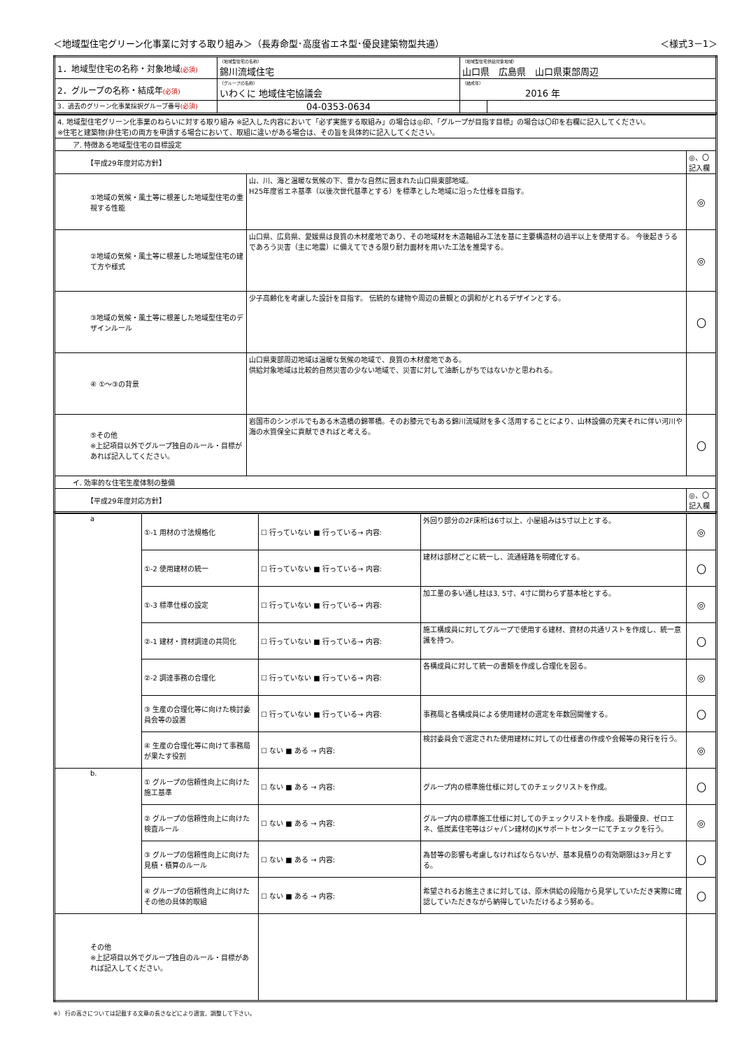＜地域型住宅グリーン化事業に対する取り組み＞（長寿命型･高度省エネ型･優良建築物型共通） ＜様式3－1＞
| 1．地域型住宅の名称・対象地域 (必須) | （地域型住宅の名称） 錦川流域住宅 | （地域型住宅供給対象地域） 山口県 広島県 山口県東部周辺 | |
| 2．グループの名称・結成年 (必須) | （グループの名称） いわくに 地域住宅協議会 | （結成年） 2016 年 | |
| 3．過去のグリーン化事業採択グループ番号 (必須) | 04-0353-0634 | | |
| 4. 地域型住宅グリーン化事業のねらいに対する取り組み ※記入した内容において「必ず実施する取組み」の場合は◎印、「グループが目指す目標」の場合は〇印を右欄に記入してください。 ※住宅と建築物(非住宅)の両方を申請する場合において、取組に違いがある場合は、その旨を具体的に記入してください。 | | |
| ア. 特徴ある地域型住宅の目標設定 | | |
| 【平成29年度対応方針】 | | ◎、〇 記入欄 |
| ①地域の気候・風土等に根差した地域型住宅の重視する性能 | 山、川、海と温暖な気候の下、豊かな自然に囲まれた山口県東部地域。 H25年度省エネ基準（以後次世代基準とする）を標準とした地域に沿った仕様を目指す。 | ◎ |
| ②地域の気候・風土等に根差した地域型住宅の建て方や様式 | 山口県、広島県、愛媛県は良質の木材産地であり、その地域材を木造軸組み工法を基に主要構造材の過半以上を使用する。 今後起きうるであろう災害（主に地震）に備えてできる限り耐力面材を用いた工法を推奨する。 | ◎ |
| ③地域の気候・風土等に根差した地域型住宅のデザインルール | 少子高齢化を考慮した設計を目指す。 伝統的な建物や周辺の景観との調和がとれるデザインとする。 | 〇 |
| ④ ①～③の背景 | 山口県東部周辺地域は温暖な気候の地域で、良質の木材産地である。 供給対象地域は比較的自然災害の少ない地域で、災害に対して油断しがちではないかと思われる。 | |
| ⑤その他 ※上記項目以外でグループ独自のルール・目標があれば記入してください。 | 岩国市のシンボルでもある木造橋の錦帯橋。そのお膝元でもある錦川流域財を多く活用することにより、山林設備の充実それに伴い河川や海の水質保全に貢献できればと考える。 | 〇 |
| イ. 効率的な住宅生産体制の整備 | | |
| 【平成29年度対応方針】 | | ◎、〇 記入欄 |
| a | ①-1 用材の寸法規格化 | ☐ 行っていない ■ 行っている→ 内容: | 外回り部分の2F床桁は6寸以上、小屋組みは5寸以上とする。 | ◎ |
| | ①-2 使用建材の統一 | ☐ 行っていない ■ 行っている→ 内容: | 建材は部材ごとに統一し、流通経路を明確化する。 | 〇 |
| | ①-3 標準仕様の設定 | ☐ 行っていない ■ 行っている→ 内容: | 加工量の多い通し柱は3, 5寸、4寸に関わらず基本桧とする。 | ◎ |
| | ②-1 建材・資材調達の共同化 | ☐ 行っていない ■ 行っている→ 内容: | 施工構成員に対してグループで使用する建材、資材の共通リストを作成し、統一意識を持つ。 | 〇 |
| | ②-2 調達事務の合理化 | ☐ 行っていない ■ 行っている→ 内容: | 各構成員に対して統一の書類を作成し合理化を図る。 | ◎ |
| | ③ 生産の合理化等に向けた検討委員会等の設置 | ☐ 行っていない ■ 行っている→ 内容: | 事務局と各構成員による使用建材の選定を年数回開催する。 | 〇 |
| | ④ 生産の合理化等に向けて事務局が果たす役割 | ☐ ない ■ ある → 内容: | 検討委員会で選定された使用建材に対しての仕様書の作成や会報等の発行を行う。 | ◎ |
| b. | ① グループの信頼性向上に向けた施工基準 | ☐ ない ■ ある → 内容: | グループ内の標準施仕様に対してのチェックリストを作成。 | 〇 |
| | ② グループの信頼性向上に向けた検査ルール | ☐ ない ■ ある → 内容: | グループ内の標準施工仕様に対してのチェックリストを作成。長期優良、ゼロエネ、低炭素住宅等はジャパン建材のJKサポートセンターにてチェックを行う。 | ◎ |
| | ③ グループの信頼性向上に向けた見積・積算のルール | ☐ ない ■ ある → 内容: | 為替等の影響も考慮しなければならないが、基本見積りの有効期限は3ヶ月とする。 | 〇 |
| | ④ グループの信頼性向上に向けたその他の具体的取組 | ☐ ない ■ ある → 内容: | 希望されるお施主さまに対しては、原木供給の段階から見学していただき実際に確認していただきながら納得していただけるよう努める。 | 〇 |
| その他 ※上記項目以外でグループ独自のルール・目標があれば記入してください。 | | | | |
※） 行の高さについては記載する文章の長さなどにより適宜、調整して下さい。